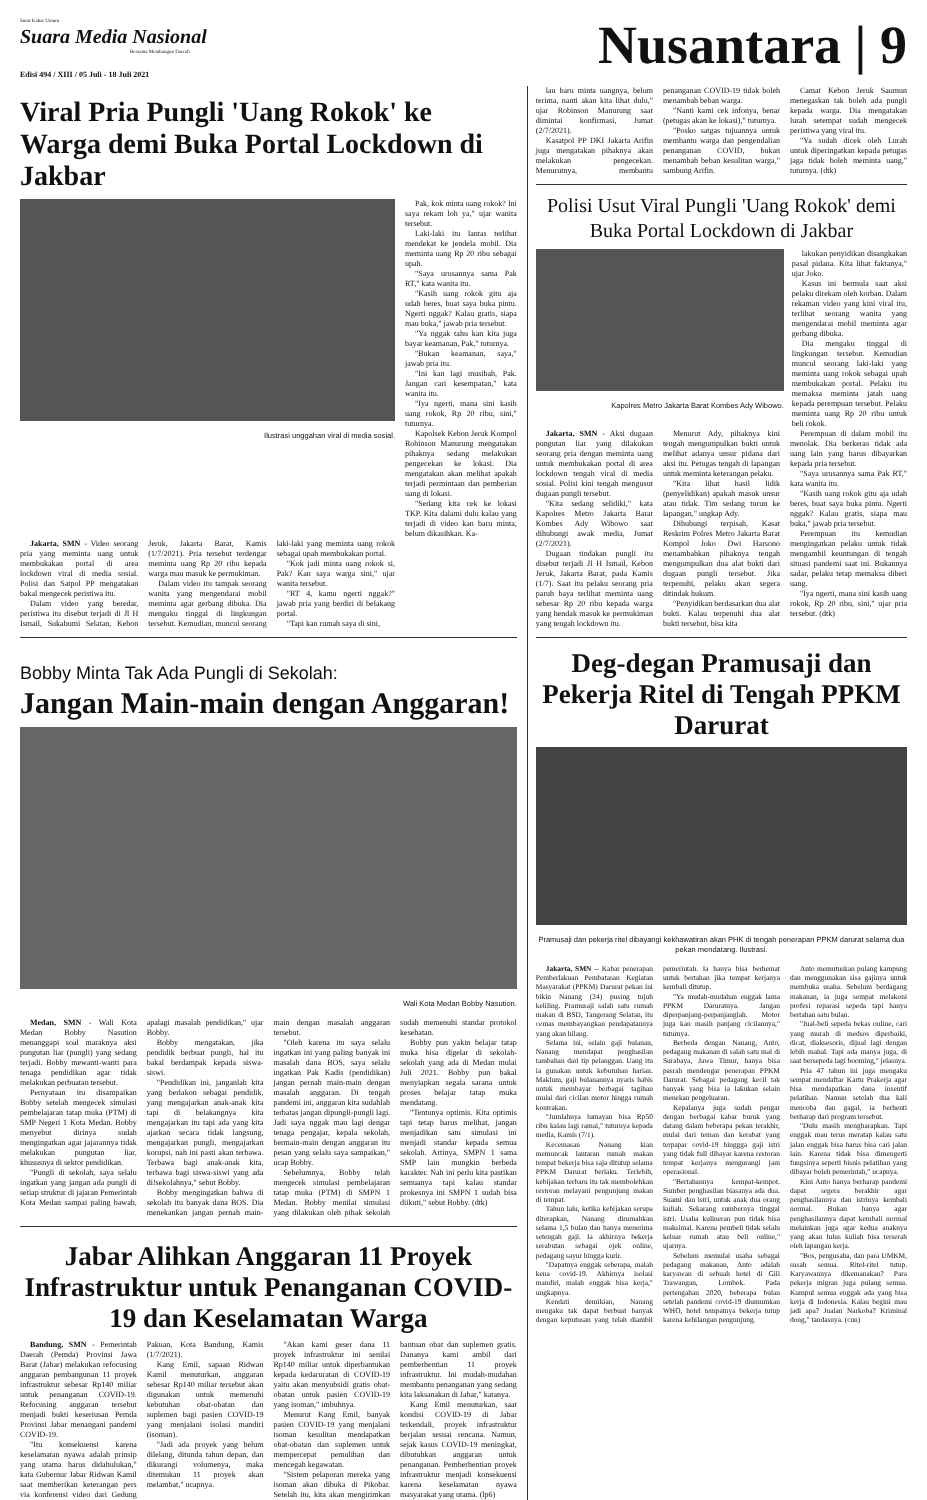Surat Kabar Umum
Suara Media Nasional
Bersama Membangun Daerah
Edisi 494 / XIII / 05 Juli - 18 Juli 2021
Nusantara | 9
Viral Pria Pungli 'Uang Rokok' ke Warga demi Buka Portal Lockdown di Jakbar
Ilustrasi unggahan viral di media sosial.
Pak, kok minta uang rokok? Ini saya rekam loh ya," ujar wanita tersebut.
Laki-laki itu lantas terlihat mendekat ke jendela mobil. Dia meminta uang Rp 20 ribu sebagai upah.
"Saya urusannya sama Pak RT," kata wanita itu.
"Kasih uang rokok gitu aja udah beres, buat saya buka pintu. Ngerti nggak? Kalau gratis, siapa mau buka," jawab pria tersebut.
"Ya nggak tahu kan kita juga bayar keamanan, Pak," tuturnya.
"Bukan keamanan, saya," jawab pria itu.
"Ini kan lagi musibah, Pak. Jangan cari kesempatan," kata wanita itu.
"Iya ngerti, mana sini kasih uang rokok, Rp 20 ribu, sini," tuturnya.
Kapolsek Kebon Jeruk Kompol Robinson Manurung mengatakan pihaknya sedang melakukan pengecekan ke lokasi. Dia mengatakan akan melihat apakah terjadi permintaan dan pemberian uang di lokasi.
"Sedang kita cek ke lokasi TKP. Kita dalami dulu kalau yang terjadi di video kan baru minta, belum dikasihkan. Ka-
Jakarta, SMN - Video seorang pria yang meminta uang untuk membukakan portal di area lockdown viral di media sosial. Polisi dan Satpol PP mengatakan bakal mengecek peristiwa itu.
Dalam video yang beredar, peristiwa itu disebut terjadi di Jl H Ismail, Sukabumi Selatan, Kebon Jeruk, Jakarta Barat, Kamis (1/7/2021). Pria tersebut terdengar meminta uang Rp 20 ribu kepada warga mau masuk ke permukiman.
Dalam video itu tampak seorang wanita yang mengendarai mobil meminta agar gerbang dibuka. Dia mengaku tinggal di lingkungan tersebut. Kemudian, muncul seorang laki-laki yang meminta uang rokok sebagai upah membukakan portal.
"Kok jadi minta uang rokok si, Pak? Kan saya warga sini," ujar wanita tersebut.
"RT 4, kamu ngerti nggak?" jawab pria yang berdiri di belakang portal.
"Tapi kan rumah saya di sini,
Bobby Minta Tak Ada Pungli di Sekolah:
Jangan Main-main dengan Anggaran!
Wali Kota Medan Bobby Nasution.
Medan, SMN - Wali Kota Medan Bobby Nasution menanggapi soal maraknya aksi pungutan liar (pungli) yang sedang terjadi. Bobby mewanti-wanti para tenaga pendidikan agar tidak melakukan perbuatan tersebut.
Pernyataan itu disampaikan Bobby setelah mengecek simulasi pembelajaran tatap muka (PTM) di SMP Negeri 1 Kota Medan. Bobby menyebut dirinya sudah mengingatkan agar jajarannya tidak melakukan pungutan liar, khususnya di sektor pendidikan.
"Pungli di sekolah, saya selalu ingatkan yang jangan ada pungli di setiap struktur di jajaran Pemerintah Kota Medan sampai paling bawah, apalagi masalah pendidikan," ujar Bobby.
Bobby mengatakan, jika pendidik berbuat pungli, hal itu bakal berdampak kepada siswa-siswi.
"Pendidikan ini, janganlah kita yang berlakon sebagai pendidik, yang mengajarkan anak-anak kita tapi di belakangnya kita mengajarkan itu tapi ada yang kita ajarkan secara tidak langsung, mengajarkan pungli, mengajarkan korupsi, nah ini pasti akan terbawa. Terbawa bagi anak-anak kita, terbawa bagi siswa-siswi yang ada di!sekolahnya," sebut Bobby.
Bobby mengingatkan bahwa di sekolah itu banyak dana BOS. Dia menekankan jangan pernah main-main dengan masalah anggaran tersebut.
"Oleh karena itu saya selalu ingatkan ini yang paling banyak ini masalah dana BOS, saya selalu ingatkan Pak Kadis (pendidikan) jangan pernah main-main dengan masalah anggaran. Di tengah pandemi ini, anggaran kita sudahlah terbatas jangan dipungli-pungli lagi. Jadi saya nggak mau lagi dengar tenaga pengajar, kepala sekolah, bermain-main dengan anggaran itu pesan yang selalu saya sampaikan," ucap Bobby.
Sebelumnya, Bobby telah mengecek simulasi pembelajaran tatap muka (PTM) di SMPN 1 Medan. Bobby menilai simulasi yang dilakukan oleh pihak sekolah sudah memenuhi standar protokol kesehatan.
Bobby pun yakin belajar tatap muka bisa digelar di sekolah-sekolah yang ada di Medan mulai Juli 2021. Bobby pun bakal menyiapkan segala sarana untuk proses belajar tatap muka mendatang.
"Tentunya optimis. Kita optimis tapi tetap harus melihat, jangan menjadikan satu simulasi ini menjadi standar kepada semua sekolah. Artinya, SMPN 1 sama SMP lain mungkin berbeda karakter. Nah ini perlu kita pastikan semuanya tapi kalau standar prokesnya ini SMPN 1 sudah bisa diikuti," sebut Bobby. (dtk)
Jabar Alihkan Anggaran 11 Proyek Infrastruktur untuk Penanganan COVID-19 dan Keselamatan Warga
Bandung, SMN - Pemerintah Daerah (Pemda) Provinsi Jawa Barat (Jabar) melakukan refocusing anggaran pembangunan 11 proyek infrastruktur sebesar Rp140 miliar untuk penanganan COVID-19. Refocusing anggaran tersebut menjadi bukti keseriusan Pemda Provinsi Jabar menangani pandemi COVID-19.
"Itu konsekuensi karena keselamatan nyawa adalah prinsip yang utama harus didahulukan," kata Gubernur Jabar Ridwan Kamil saat memberikan keterangan pers via konferensi video dari Gedung Pakuan, Kota Bandung, Kamis (1/7/2021).
Kang Emil, sapaan Ridwan Kamil menuturkan, anggaran sebesar Rp140 miliar tersebut akan digunakan untuk memenuhi kebutuhan obat-obatan dan suplemen bagi pasien COVID-19 yang menjalani isolasi mandiri (isoman).
"Jadi ada proyek yang belum dilelang, ditunda tahun depan, dan dikurangi volumenya, maka ditemukan 11 proyek akan melambat," ucapnya.
"Akan kami geser dana 11 proyek infrastruktur ini senilai Rp140 miliar untuk diperbantukan kepada kedaruratan di COVID-19 yaitu akan menyubsidi gratis obat-obatan untuk pasien COVID-19 yang isoman," imbuhnya.
Menurut Kang Emil, banyak pasien COVID-19 yang menjalani isoman kesulitan mendapatkan obat-obatan dan suplemen untuk mempercepat pemulihan dan mencegah kegawatan.
"Sistem pelaporan mereka yang isoman akan dibuka di Pikobar. Setelah itu, kita akan mengirimkan bantuan obat dan suplemen gratis. Dananya kami ambil dari pemberhentian 11 proyek infrastruktur. Ini mudah-mudahan membantu penanganan yang sedang kita laksanakan di Jabar," katanya.
Kang Emil menuturkan, saat kondisi COVID-19 di Jabar terkendali, proyek infrastruktur berjalan sesuai rencana. Namun, sejak kasus COVID-19 meningkat, dibutuhkan anggaran untuk penanganan. Pemberhentian proyek infrastruktur menjadi konsekuensi karena keselamatan nyawa masyarakat yang utama. (lp6)
lau baru minta uangnya, belum terima, nanti akan kita lihat dulu," ujar Robinson Manurung saat dimintai konfirmasi, Jumat (2/7/2021).
Kasatpol PP DKI Jakarta Arifin juga mengatakan pihaknya akan melakukan pengecekan. Menurutnya, membantu penanganan COVID-19 tidak boleh menambah beban warga.
"Nanti kami cek infonya, benar (petugas akan ke lokasi)," tuturnya.
"Posko satgas tujuannya untuk membantu warga dan pengendalian penanganan COVID, bukan menambah beban kesulitan warga," sambung Arifin.
Camat Kebon Jeruk Saumun menegaskan tak boleh ada pungli kepada warga. Dia mengatakan lurah setempat sudah mengecek peristiwa yang viral itu.
"Ya sudah dicek oleh Lurah untuk diperingatkan kepada petugas jaga tidak boleh meminta uang," tuturnya. (dtk)
Polisi Usut Viral Pungli 'Uang Rokok' demi Buka Portal Lockdown di Jakbar
Kapolres Metro Jakarta Barat Kombes Ady Wibowo.
lakukan penyidikan disangkakan pasal pidana. Kita lihat faktanya," ujar Joko.
Kasus ini bermula saat aksi pelaku direkam oleh korban. Dalam rekaman video yang kini viral itu, terlihat seorang wanita yang mengendarai mobil meminta agar gerbang dibuka.
Dia mengaku tinggal di lingkungan tersebut. Kemudian muncul seorang laki-laki yang meminta uang rokok sebagai upah membukakan portal. Pelaku itu memaksa meminta jatah uang kepada perempuan tersebut. Pelaku meminta uang Rp 20 ribu untuk beli rokok.
Jakarta, SMN - Aksi dugaan pungutan liar yang dilakukan seorang pria dengan meminta uang untuk membukakan portal di area lockdown tengah viral di media sosial. Polisi kini tengah mengusut dugaan pungli tersebut.
"Kita sedang selidiki," kata Kapolres Metro Jakarta Barat Kombes Ady Wibowo saat dihubungi awak media, Jumat (2/7/2021).
Dugaan tindakan pungli itu disebut terjadi Jl H Ismail, Kebon Jeruk, Jakarta Barat, pada Kamis (1/7). Saat itu pelaku seorang pria paruh baya terlihat meminta uang sebesar Rp 20 ribu kepada warga yang hendak masuk ke permukiman yang tengah lockdown itu.
Menurut Ady, pihaknya kini tengah mengumpulkan bukti untuk melihat adanya unsur pidana dari aksi itu. Petugas tengah di lapangan untuk meminta keterangan pelaku.
"Kita lihat hasil lidik (penyelidikan) apakah masuk unsur atau tidak. Tim sedang turun ke lapangan," ungkap Ady.
Dihubungi terpisah, Kasat Reskrim Polres Metro Jakarta Barat Kompol Joko Dwi Harsono menambahkan pihaknya tengah mengumpulkan dua alat bukti dari dugaan pungli tersebut. Jika terpenuhi, pelaku akan segera ditindak hukum.
"Penyidikan berdasarkan dua alat bukti. Kalau terpenuhi dua alat bukti tersebut, bisa kita
Perempuan di dalam mobil itu menolak. Dia berkeras tidak ada uang lain yang harus dibayarkan kepada pria tersebut.
"Saya urusannya sama Pak RT," kata wanita itu.
"Kasih uang rokok gitu aja udah beres, buat saya buka pintu. Ngerti nggak? Kalau gratis, siapa mau buka," jawab pria tersebut.
Perempuan itu kemudian mengingatkan pelaku untuk tidak mengambil keuntungan di tengah situasi pandemi saat ini. Bukannya sadar, pelaku tetap memaksa diberi uang.
"Iya ngerti, mana sini kasih uang rokok, Rp 20 ribu, sini," ujar pria tersebut. (dtk)
Deg-degan Pramusaji dan Pekerja Ritel di Tengah PPKM Darurat
Pramusaji dan pekerja ritel dibayangi kekhawatiran akan PHK di tengah penerapan PPKM darurat selama dua pekan mendatang. Ilustrasi.
Jakarta, SMN -- Kabar penerapan Pemberlakuan Pembatasan Kegiatan Masyarakat (PPKM) Darurat pekan ini bikin Nanang (24) pusing tujuh keliling. Pramusaji salah satu rumah makan di BSD, Tangerang Selatan, itu cemas membayangkan pendapatannya yang akan hilang.
Selama ini, selain gaji bulanan, Nanang mendapat penghasilan tambahan dari tip pelanggan. Uang itu ia gunakan untuk kebutuhan harian. Maklum, gaji bulanannya nyaris habis untuk membayar berbagai tagihan mulai dari cicilan motor hingga rumah kontrakan.
"Jumlahnya lumayan bisa Rp50 ribu kalau lagi ramai," tuturnya kepada media, Kamis (7/1).
Kecemasan Nanang kian memuncak lantaran rumah makan tempat bekerja bisa saja ditutup selama PPKM Darurat berlaku. Terlebih, kebijakan terbaru itu tak membolehkan restoran melayani pengunjung makan di tempat.
Tahun lalu, ketika kebijakan serupa diterapkan, Nanang dirumahkan selama 1,5 bulan dan hanya menerima setengah gaji. Ia akhirnya bekerja serabutan sebagai ojek online, pedagang sayur hingga kurir.
"Dapatnya enggak seberapa, malah kena covid-19. Akhirnya isolasi mandiri, malah enggak bisa kerja," ungkapnya.
Kendati demikian, Nanang mengaku tak dapat berbuat banyak dengan keputusan yang telah diambil pemerintah. Ia hanya bisa berhemat untuk bertahan jika tempat kerjanya kembali ditutup.
"Ya mudah-mudahan enggak lama PPKM Daruratnya. Jangan diperpanjang-perpanjanglah. Motor juga kan masih panjang cicilannya," tuturnya.
Berbeda dengan Nanang, Anto, pedagang makanan di salah satu mal di Surabaya, Jawa Timur, hanya bisa pasrah mendengar penerapan PPKM Darurat. Sebagai pedagang kecil tak banyak yang bisa ia lakukan selain menekan pengeluaran.
Kepalanya juga sudah pengar dengan berbagai kabar buruk yang datang dalam beberapa pekan terakhir, mulai dari teman dan kerabat yang terpapar covid-19 hinggga gaji istri yang tidak full dibayar karena restoran tempat kerjanya mengurangi jam operasional.
"Bertahannya kempat-kempot. Sumber penghasilan biasanya ada dua. Suami dan istri, untuk anak dua orang kuliah. Sekarang sumbernya tinggal istri. Usaha kulineran pun tidak bisa maksimal. Karena pembeli tidak selalu keluar rumah atau beli online," ujarnya.
Sebelum memulai usaha sebagai pedagang makanan, Anto adalah karyawan di sebuah hotel di Gili Trawangan, Lombok. Pada pertengahan 2020, beberapa bulan setelah pandemi covid-19 diumumkan WHO, hotel tempatnya bekerja tutup karena kehilangan pengunjung.
Anto memutuskan pulang kampung dan menggunakan sisa gajinya untuk membuka usaha. Sebelum berdagang makanan, ia juga sempat melakoni profesi reparasi sepeda tapi hanya bertahan satu bulan.
"Jual-beli sepeda bekas online, cari yang murah di medsos diperbaiki, dicat, diaksesoris, dijual lagi dengan lebih mahal. Tapi ada manya juga, di saat bersepeda lagi booming," jelasnya.
Pria 47 tahun ini juga mengaku sempat mendaftar Kartu Prakerja agar bisa mendapatkan dana insentif pelatihan. Namun setelah dua kali mencoba dan gagal, ia berhenti berharap dari program tersebut.
"Dulu masih mengharapkan. Tapi enggak mau terus meratap kalau satu jalan enggak bisa harus bisa cari jalan lain. Karena tidak bisa dimengerti fungsinya seperti bisnis pelatihan yang dibayar boleh pemerintah," ucapnya.
Kini Anto hanya berharap pandemi dapat segera berakhir agar penghasilannya dan istrinya kembali normal. Bukan hanya agar penghasilannya dapat kembali normal melainkan juga agar kedua anaknya yang akan lulus kuliah bisa terserah oleh lapangan kerja.
"Bos, pengusaha, dan para UMKM, susah semua. Ritel-ritel tutup. Karyawannya dikemanakan? Para pekerja migran juga pulang semua. Kumpul semua enggak ada yang bisa kerja di Indonesia. Kalau begini mau jadi apa? Jualan Narkoba? Kriminal dong," tandasnya. (cnn)